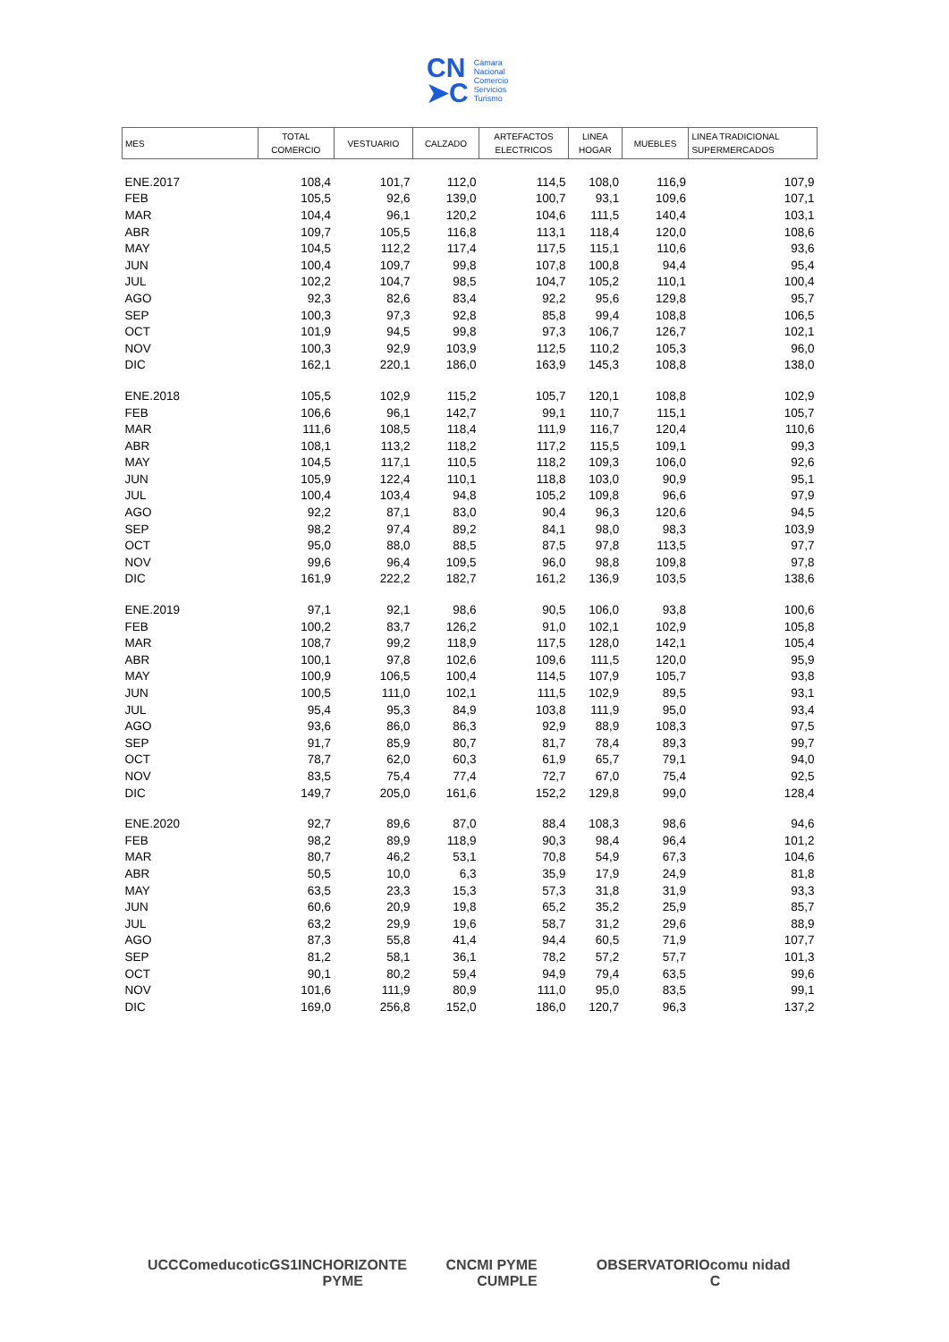CN
➤C
Cámara
Nacional
Comercio
Servicios
Turismo
| MES | TOTAL COMERCIO | VESTUARIO | CALZADO | ARTEFACTOS ELECTRICOS | LINEA HOGAR | MUEBLES | LINEA TRADICIONAL SUPERMERCADOS |
| --- | --- | --- | --- | --- | --- | --- | --- |
| ENE.2017 | 108,4 | 101,7 | 112,0 | 114,5 | 108,0 | 116,9 | 107,9 |
| FEB | 105,5 | 92,6 | 139,0 | 100,7 | 93,1 | 109,6 | 107,1 |
| MAR | 104,4 | 96,1 | 120,2 | 104,6 | 111,5 | 140,4 | 103,1 |
| ABR | 109,7 | 105,5 | 116,8 | 113,1 | 118,4 | 120,0 | 108,6 |
| MAY | 104,5 | 112,2 | 117,4 | 117,5 | 115,1 | 110,6 | 93,6 |
| JUN | 100,4 | 109,7 | 99,8 | 107,8 | 100,8 | 94,4 | 95,4 |
| JUL | 102,2 | 104,7 | 98,5 | 104,7 | 105,2 | 110,1 | 100,4 |
| AGO | 92,3 | 82,6 | 83,4 | 92,2 | 95,6 | 129,8 | 95,7 |
| SEP | 100,3 | 97,3 | 92,8 | 85,8 | 99,4 | 108,8 | 106,5 |
| OCT | 101,9 | 94,5 | 99,8 | 97,3 | 106,7 | 126,7 | 102,1 |
| NOV | 100,3 | 92,9 | 103,9 | 112,5 | 110,2 | 105,3 | 96,0 |
| DIC | 162,1 | 220,1 | 186,0 | 163,9 | 145,3 | 108,8 | 138,0 |
| ENE.2018 | 105,5 | 102,9 | 115,2 | 105,7 | 120,1 | 108,8 | 102,9 |
| FEB | 106,6 | 96,1 | 142,7 | 99,1 | 110,7 | 115,1 | 105,7 |
| MAR | 111,6 | 108,5 | 118,4 | 111,9 | 116,7 | 120,4 | 110,6 |
| ABR | 108,1 | 113,2 | 118,2 | 117,2 | 115,5 | 109,1 | 99,3 |
| MAY | 104,5 | 117,1 | 110,5 | 118,2 | 109,3 | 106,0 | 92,6 |
| JUN | 105,9 | 122,4 | 110,1 | 118,8 | 103,0 | 90,9 | 95,1 |
| JUL | 100,4 | 103,4 | 94,8 | 105,2 | 109,8 | 96,6 | 97,9 |
| AGO | 92,2 | 87,1 | 83,0 | 90,4 | 96,3 | 120,6 | 94,5 |
| SEP | 98,2 | 97,4 | 89,2 | 84,1 | 98,0 | 98,3 | 103,9 |
| OCT | 95,0 | 88,0 | 88,5 | 87,5 | 97,8 | 113,5 | 97,7 |
| NOV | 99,6 | 96,4 | 109,5 | 96,0 | 98,8 | 109,8 | 97,8 |
| DIC | 161,9 | 222,2 | 182,7 | 161,2 | 136,9 | 103,5 | 138,6 |
| ENE.2019 | 97,1 | 92,1 | 98,6 | 90,5 | 106,0 | 93,8 | 100,6 |
| FEB | 100,2 | 83,7 | 126,2 | 91,0 | 102,1 | 102,9 | 105,8 |
| MAR | 108,7 | 99,2 | 118,9 | 117,5 | 128,0 | 142,1 | 105,4 |
| ABR | 100,1 | 97,8 | 102,6 | 109,6 | 111,5 | 120,0 | 95,9 |
| MAY | 100,9 | 106,5 | 100,4 | 114,5 | 107,9 | 105,7 | 93,8 |
| JUN | 100,5 | 111,0 | 102,1 | 111,5 | 102,9 | 89,5 | 93,1 |
| JUL | 95,4 | 95,3 | 84,9 | 103,8 | 111,9 | 95,0 | 93,4 |
| AGO | 93,6 | 86,0 | 86,3 | 92,9 | 88,9 | 108,3 | 97,5 |
| SEP | 91,7 | 85,9 | 80,7 | 81,7 | 78,4 | 89,3 | 99,7 |
| OCT | 78,7 | 62,0 | 60,3 | 61,9 | 65,7 | 79,1 | 94,0 |
| NOV | 83,5 | 75,4 | 77,4 | 72,7 | 67,0 | 75,4 | 92,5 |
| DIC | 149,7 | 205,0 | 161,6 | 152,2 | 129,8 | 99,0 | 128,4 |
| ENE.2020 | 92,7 | 89,6 | 87,0 | 88,4 | 108,3 | 98,6 | 94,6 |
| FEB | 98,2 | 89,9 | 118,9 | 90,3 | 98,4 | 96,4 | 101,2 |
| MAR | 80,7 | 46,2 | 53,1 | 70,8 | 54,9 | 67,3 | 104,6 |
| ABR | 50,5 | 10,0 | 6,3 | 35,9 | 17,9 | 24,9 | 81,8 |
| MAY | 63,5 | 23,3 | 15,3 | 57,3 | 31,8 | 31,9 | 93,3 |
| JUN | 60,6 | 20,9 | 19,8 | 65,2 | 35,2 | 25,9 | 85,7 |
| JUL | 63,2 | 29,9 | 19,6 | 58,7 | 31,2 | 29,6 | 88,9 |
| AGO | 87,3 | 55,8 | 41,4 | 94,4 | 60,5 | 71,9 | 107,7 |
| SEP | 81,2 | 58,1 | 36,1 | 78,2 | 57,2 | 57,7 | 101,3 |
| OCT | 90,1 | 80,2 | 59,4 | 94,9 | 79,4 | 63,5 | 99,6 |
| NOV | 101,6 | 111,9 | 80,9 | 111,0 | 95,0 | 83,5 | 99,1 |
| DIC | 169,0 | 256,8 | 152,0 | 186,0 | 120,7 | 96,3 | 137,2 |
UCC Comeduc otic GS1 INC HORIZONTE PYME CNC MI PYME CUMPLE OBSERVATORIO comu nidad C